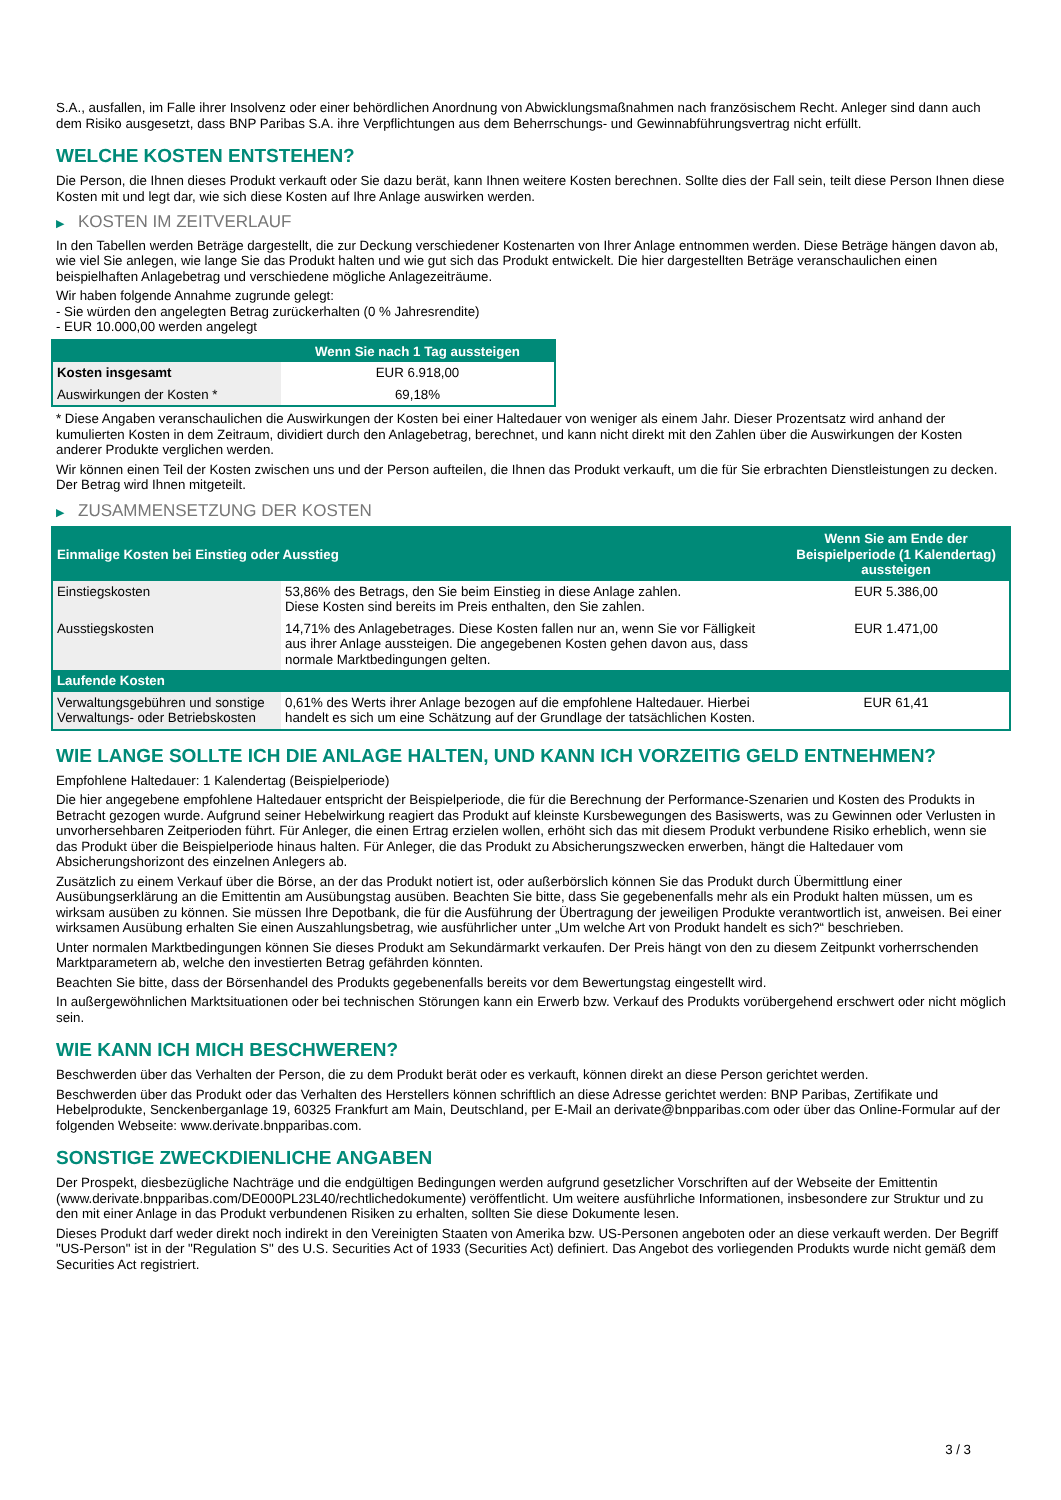S.A., ausfallen, im Falle ihrer Insolvenz oder einer behördlichen Anordnung von Abwicklungsmaßnahmen nach französischem Recht. Anleger sind dann auch dem Risiko ausgesetzt, dass BNP Paribas S.A. ihre Verpflichtungen aus dem Beherrschungs- und Gewinnabführungsvertrag nicht erfüllt.
WELCHE KOSTEN ENTSTEHEN?
Die Person, die Ihnen dieses Produkt verkauft oder Sie dazu berät, kann Ihnen weitere Kosten berechnen. Sollte dies der Fall sein, teilt diese Person Ihnen diese Kosten mit und legt dar, wie sich diese Kosten auf Ihre Anlage auswirken werden.
▶ KOSTEN IM ZEITVERLAUF
In den Tabellen werden Beträge dargestellt, die zur Deckung verschiedener Kostenarten von Ihrer Anlage entnommen werden. Diese Beträge hängen davon ab, wie viel Sie anlegen, wie lange Sie das Produkt halten und wie gut sich das Produkt entwickelt. Die hier dargestellten Beträge veranschaulichen einen beispielhaften Anlagebetrag und verschiedene mögliche Anlagezeiträume.
Wir haben folgende Annahme zugrunde gelegt:
- Sie würden den angelegten Betrag zurückerhalten (0 % Jahresrendite)
- EUR 10.000,00 werden angelegt
| | Wenn Sie nach 1 Tag aussteigen |
| --- | --- |
| Kosten insgesamt | EUR 6.918,00 |
| Auswirkungen der Kosten * | 69,18% |
* Diese Angaben veranschaulichen die Auswirkungen der Kosten bei einer Haltedauer von weniger als einem Jahr. Dieser Prozentsatz wird anhand der kumulierten Kosten in dem Zeitraum, dividiert durch den Anlagebetrag, berechnet, und kann nicht direkt mit den Zahlen über die Auswirkungen der Kosten anderer Produkte verglichen werden.
Wir können einen Teil der Kosten zwischen uns und der Person aufteilen, die Ihnen das Produkt verkauft, um die für Sie erbrachten Dienstleistungen zu decken. Der Betrag wird Ihnen mitgeteilt.
▶ ZUSAMMENSETZUNG DER KOSTEN
| Einmalige Kosten bei Einstieg oder Ausstieg | | Wenn Sie am Ende der Beispielperiode (1 Kalendertag) aussteigen |
| --- | --- | --- |
| Einstiegskosten | 53,86% des Betrags, den Sie beim Einstieg in diese Anlage zahlen. Diese Kosten sind bereits im Preis enthalten, den Sie zahlen. | EUR 5.386,00 |
| Ausstiegskosten | 14,71% des Anlagebetrages. Diese Kosten fallen nur an, wenn Sie vor Fälligkeit aus ihrer Anlage aussteigen. Die angegebenen Kosten gehen davon aus, dass normale Marktbedingungen gelten. | EUR 1.471,00 |
| Laufende Kosten | | |
| Verwaltungsgebühren und sonstige Verwaltungs- oder Betriebskosten | 0,61% des Werts ihrer Anlage bezogen auf die empfohlene Haltedauer. Hierbei handelt es sich um eine Schätzung auf der Grundlage der tatsächlichen Kosten. | EUR 61,41 |
WIE LANGE SOLLTE ICH DIE ANLAGE HALTEN, UND KANN ICH VORZEITIG GELD ENTNEHMEN?
Empfohlene Haltedauer: 1 Kalendertag (Beispielperiode)
Die hier angegebene empfohlene Haltedauer entspricht der Beispielperiode, die für die Berechnung der Performance-Szenarien und Kosten des Produkts in Betracht gezogen wurde. Aufgrund seiner Hebelwirkung reagiert das Produkt auf kleinste Kursbewegungen des Basiswerts, was zu Gewinnen oder Verlusten in unvorhersehbaren Zeitperioden führt. Für Anleger, die einen Ertrag erzielen wollen, erhöht sich das mit diesem Produkt verbundene Risiko erheblich, wenn sie das Produkt über die Beispielperiode hinaus halten. Für Anleger, die das Produkt zu Absicherungszwecken erwerben, hängt die Haltedauer vom Absicherungshorizont des einzelnen Anlegers ab.
Zusätzlich zu einem Verkauf über die Börse, an der das Produkt notiert ist, oder außerbörslich können Sie das Produkt durch Übermittlung einer Ausübungserklärung an die Emittentin am Ausübungstag ausüben. Beachten Sie bitte, dass Sie gegebenenfalls mehr als ein Produkt halten müssen, um es wirksam ausüben zu können. Sie müssen Ihre Depotbank, die für die Ausführung der Übertragung der jeweiligen Produkte verantwortlich ist, anweisen. Bei einer wirksamen Ausübung erhalten Sie einen Auszahlungsbetrag, wie ausführlicher unter „Um welche Art von Produkt handelt es sich?“ beschrieben.
Unter normalen Marktbedingungen können Sie dieses Produkt am Sekundärmarkt verkaufen. Der Preis hängt von den zu diesem Zeitpunkt vorherrschenden Marktparametern ab, welche den investierten Betrag gefährden könnten.
Beachten Sie bitte, dass der Börsenhandel des Produkts gegebenenfalls bereits vor dem Bewertungstag eingestellt wird.
In außergewöhnlichen Marktsituationen oder bei technischen Störungen kann ein Erwerb bzw. Verkauf des Produkts vorübergehend erschwert oder nicht möglich sein.
WIE KANN ICH MICH BESCHWEREN?
Beschwerden über das Verhalten der Person, die zu dem Produkt berät oder es verkauft, können direkt an diese Person gerichtet werden.
Beschwerden über das Produkt oder das Verhalten des Herstellers können schriftlich an diese Adresse gerichtet werden: BNP Paribas, Zertifikate und Hebelprodukte, Senckenberganlage 19, 60325 Frankfurt am Main, Deutschland, per E-Mail an derivate@bnpparibas.com oder über das Online-Formular auf der folgenden Webseite: www.derivate.bnpparibas.com.
SONSTIGE ZWECKDIENLICHE ANGABEN
Der Prospekt, diesbezügliche Nachträge und die endgültigen Bedingungen werden aufgrund gesetzlicher Vorschriften auf der Webseite der Emittentin (www.derivate.bnpparibas.com/DE000PL23L40/rechtlichedokumente) veröffentlicht. Um weitere ausführliche Informationen, insbesondere zur Struktur und zu den mit einer Anlage in das Produkt verbundenen Risiken zu erhalten, sollten Sie diese Dokumente lesen.
Dieses Produkt darf weder direkt noch indirekt in den Vereinigten Staaten von Amerika bzw. US-Personen angeboten oder an diese verkauft werden. Der Begriff "US-Person" ist in der "Regulation S" des U.S. Securities Act of 1933 (Securities Act) definiert. Das Angebot des vorliegenden Produkts wurde nicht gemäß dem Securities Act registriert.
3 / 3